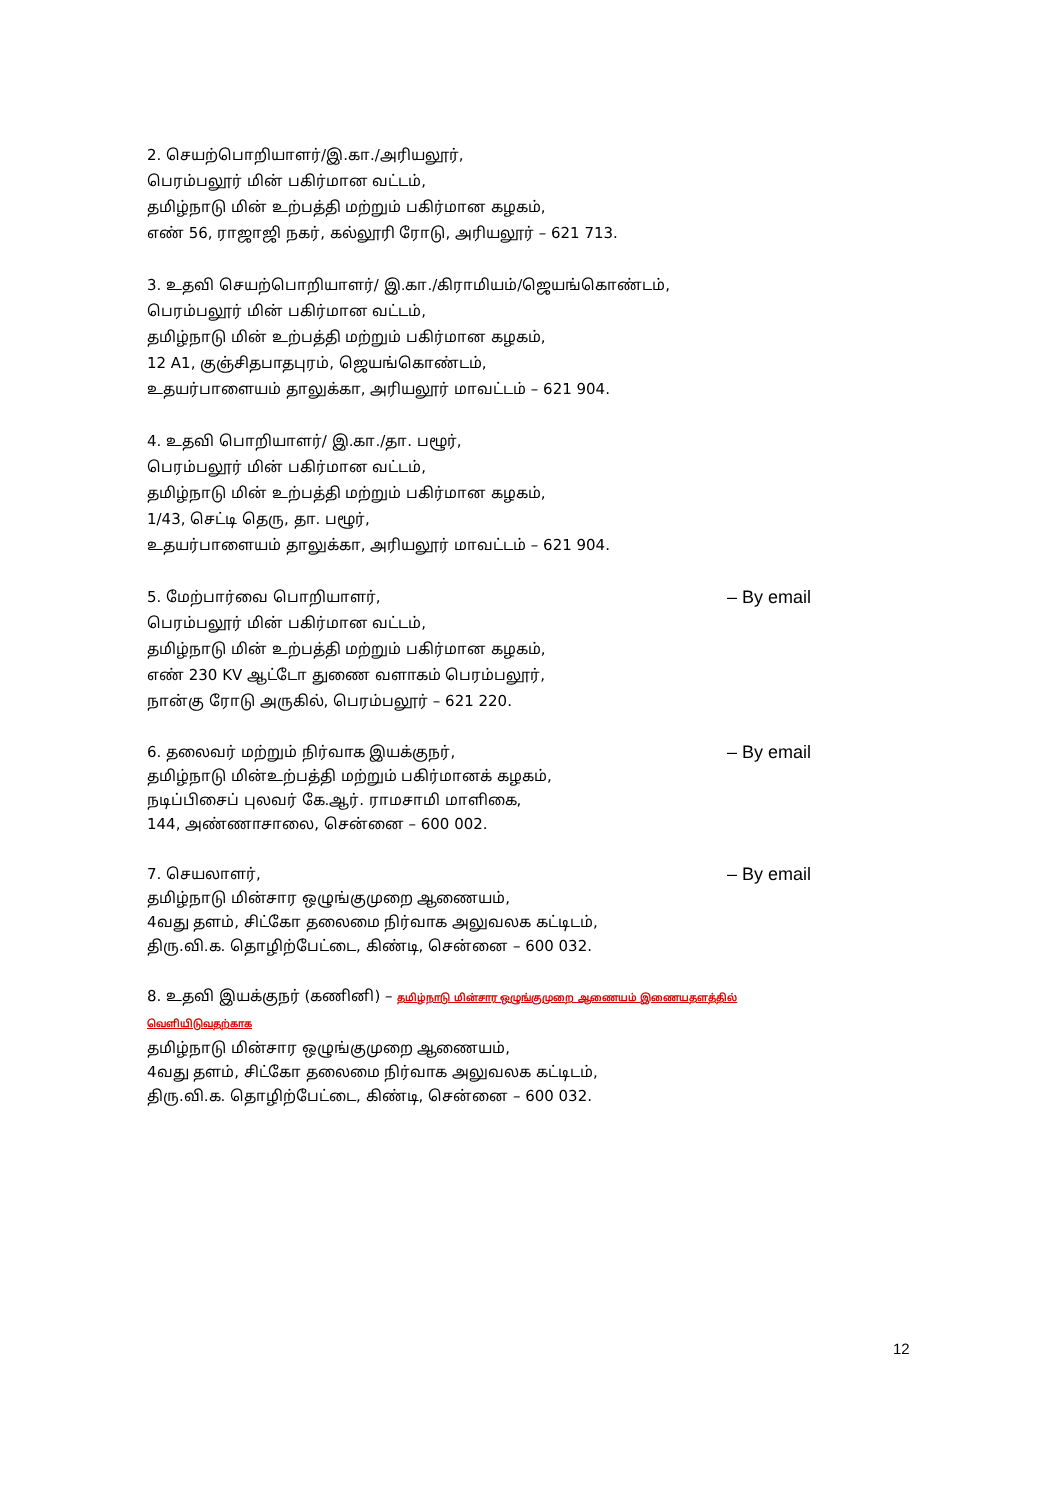2. செயற்பொறியாளர்/இ.கா./அரியலூர்,
பெரம்பலூர் மின் பகிர்மான வட்டம்,
தமிழ்நாடு மின் உற்பத்தி மற்றும் பகிர்மான கழகம்,
எண் 56, ராஜாஜி நகர், கல்லூரி ரோடு, அரியலூர் – 621 713.
3. உதவி செயற்பொறியாளர்/ இ.கா./கிராமியம்/ஜெயங்கொண்டம்,
பெரம்பலூர் மின் பகிர்மான வட்டம்,
தமிழ்நாடு மின் உற்பத்தி மற்றும் பகிர்மான கழகம்,
12 A1, குஞ்சிதபாதபுரம், ஜெயங்கொண்டம்,
உதயர்பாளையம் தாலுக்கா, அரியலூர் மாவட்டம் – 621 904.
4. உதவி பொறியாளர்/ இ.கா./தா. பழூர்,
பெரம்பலூர் மின் பகிர்மான வட்டம்,
தமிழ்நாடு மின் உற்பத்தி மற்றும் பகிர்மான கழகம்,
1/43, செட்டி தெரு, தா. பழூர்,
உதயர்பாளையம் தாலுக்கா, அரியலூர் மாவட்டம் – 621 904.
5. மேற்பார்வை பொறியாளர், – By email
பெரம்பலூர் மின் பகிர்மான வட்டம்,
தமிழ்நாடு மின் உற்பத்தி மற்றும் பகிர்மான கழகம்,
எண் 230 KV ஆட்டோ துணை வளாகம் பெரம்பலூர்,
நான்கு ரோடு அருகில், பெரம்பலூர் – 621 220.
6. தலைவர் மற்றும் நிர்வாக இயக்குநர், – By email
தமிழ்நாடு மின்உற்பத்தி மற்றும் பகிர்மானக் கழகம்,
நடிப்பிசைப் புலவர் கே.ஆர். ராமசாமி மாளிகை,
144, அண்ணாசாலை, சென்னை – 600 002.
7. செயலாளர், – By email
தமிழ்நாடு மின்சார ஒழுங்குமுறை ஆணையம்,
4வது தளம், சிட்கோ தலைமை நிர்வாக அலுவலக கட்டிடம்,
திரு.வி.க. தொழிற்பேட்டை, கிண்டி, சென்னை – 600 032.
8. உதவி இயக்குநர் (கணினி) – தமிழ்நாடு மின்சார ஒழுங்குமுறை ஆணையம் இணையதளத்தில் வெளியிடுவதற்காக
தமிழ்நாடு மின்சார ஒழுங்குமுறை ஆணையம்,
4வது தளம், சிட்கோ தலைமை நிர்வாக அலுவலக கட்டிடம்,
திரு.வி.க. தொழிற்பேட்டை, கிண்டி, சென்னை – 600 032.
12